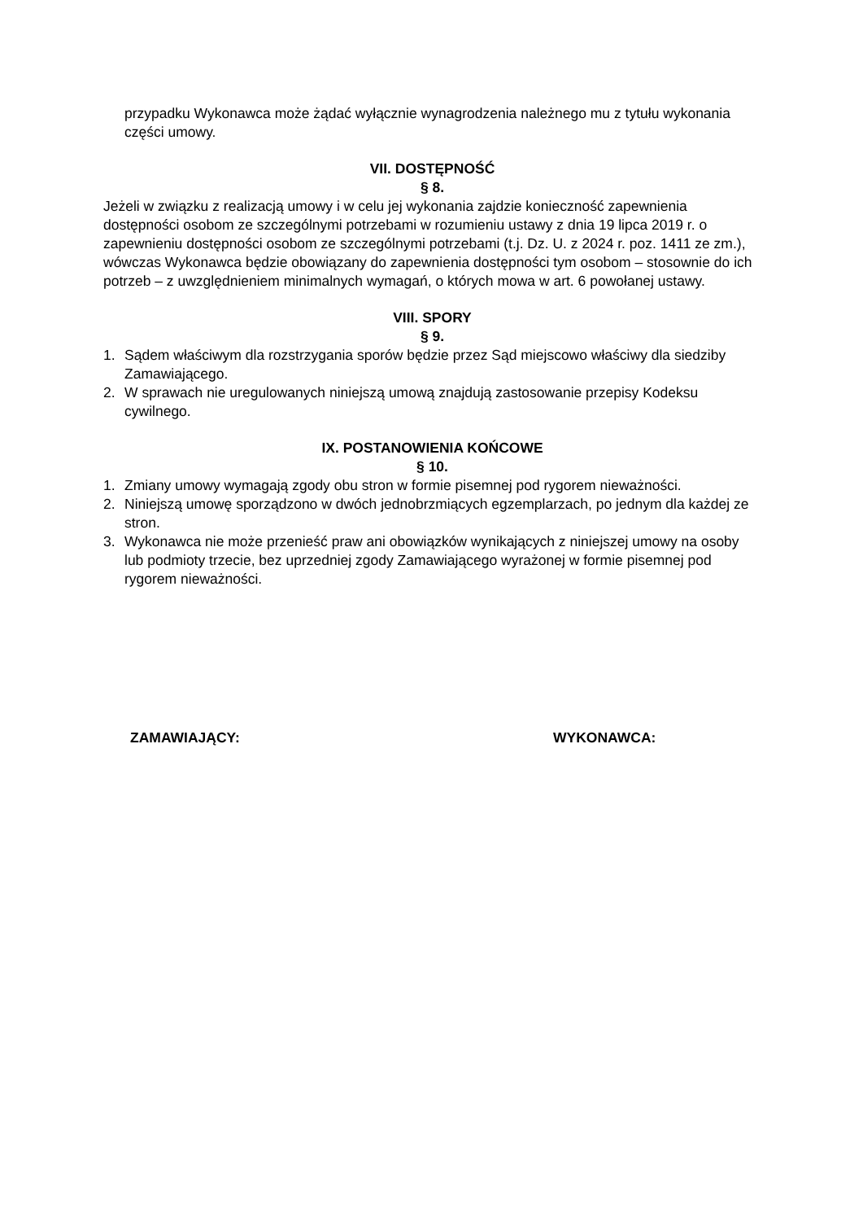przypadku Wykonawca może żądać wyłącznie wynagrodzenia należnego mu z tytułu wykonania części umowy.
VII. DOSTĘPNOŚĆ
§ 8.
Jeżeli w związku z realizacją umowy i w celu jej wykonania zajdzie konieczność zapewnienia dostępności osobom ze szczególnymi potrzebami w rozumieniu ustawy z dnia 19 lipca 2019 r. o zapewnieniu dostępności osobom ze szczególnymi potrzebami (t.j. Dz. U. z 2024 r. poz. 1411 ze zm.), wówczas Wykonawca będzie obowiązany do zapewnienia dostępności tym osobom – stosownie do ich potrzeb – z uwzględnieniem minimalnych wymagań, o których mowa w art. 6 powołanej ustawy.
VIII. SPORY
§ 9.
1. Sądem właściwym dla rozstrzygania sporów będzie przez Sąd miejscowo właściwy dla siedziby Zamawiającego.
2. W sprawach nie uregulowanych niniejszą umową znajdują zastosowanie przepisy Kodeksu cywilnego.
IX. POSTANOWIENIA KOŃCOWE
§ 10.
1. Zmiany umowy wymagają zgody obu stron w formie pisemnej pod rygorem nieważności.
2. Niniejszą umowę sporządzono w dwóch jednobrzmiących egzemplarzach, po jednym dla każdej ze stron.
3. Wykonawca nie może przenieść praw ani obowiązków wynikających z niniejszej umowy na osoby lub podmioty trzecie, bez uprzedniej zgody Zamawiającego wyrażonej w formie pisemnej pod rygorem nieważności.
ZAMAWIAJĄCY: WYKONAWCA: